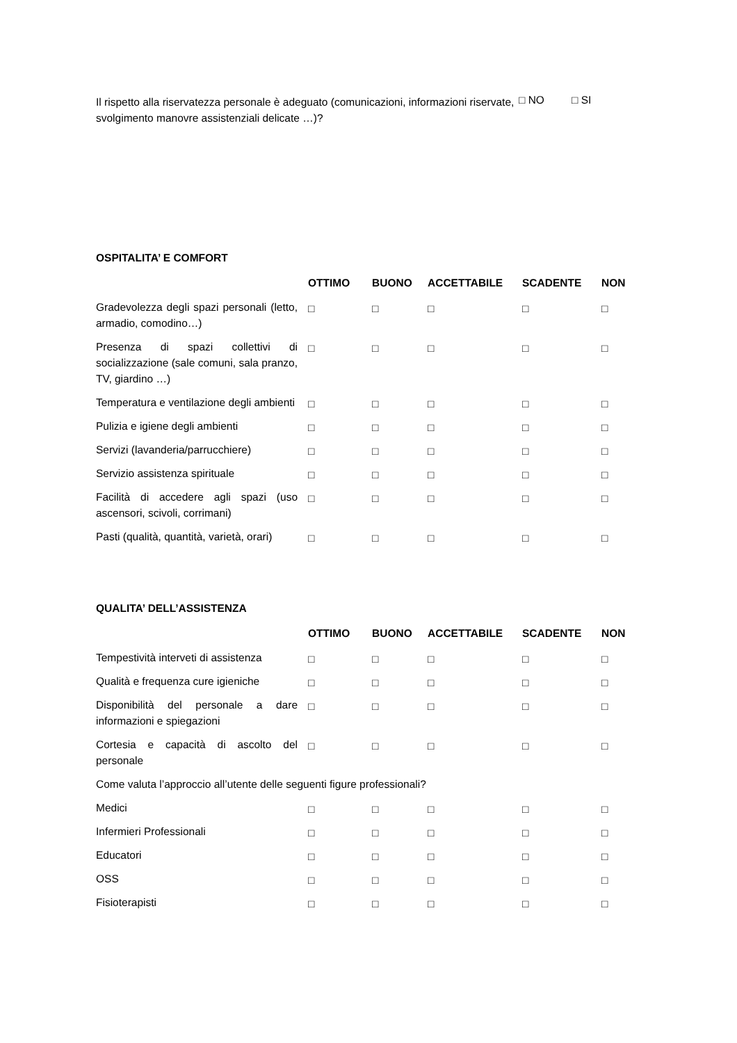Il rispetto alla riservatezza personale è adeguato (comunicazioni, informazioni riservate, svolgimento manovre assistenziali delicate …)?
□ NO □ SI
OSPITALITA’ E COMFORT
| | OTTIMO | BUONO | ACCETTABILE | SCADENTE | NON |
| --- | --- | --- | --- | --- | --- |
| Gradevolezza degli spazi personali (letto, armadio, comodino…) | □ | □ | □ | □ | □ |
| Presenza di spazi collettivi di socializzazione (sale comuni, sala pranzo, TV, giardino …) | □ | □ | □ | □ | □ |
| Temperatura e ventilazione degli ambienti | □ | □ | □ | □ | □ |
| Pulizia e igiene degli ambienti | □ | □ | □ | □ | □ |
| Servizi (lavanderia/parrucchiere) | □ | □ | □ | □ | □ |
| Servizio assistenza spirituale | □ | □ | □ | □ | □ |
| Facilità di accedere agli spazi (uso ascensori, scivoli, corrimani) | □ | □ | □ | □ | □ |
| Pasti (qualità, quantità, varietà, orari) | □ | □ | □ | □ | □ |
QUALITA’ DELL’ASSISTENZA
| | OTTIMO | BUONO | ACCETTABILE | SCADENTE | NON |
| --- | --- | --- | --- | --- | --- |
| Tempestività interveti di assistenza | □ | □ | □ | □ | □ |
| Qualità e frequenza cure igieniche | □ | □ | □ | □ | □ |
| Disponibilità del personale a dare informazioni e spiegazioni | □ | □ | □ | □ | □ |
| Cortesia e capacità di ascolto del personale | □ | □ | □ | □ | □ |
| Come valuta l’approccio all’utente delle seguenti figure professionali? | | | | | |
| Medici | □ | □ | □ | □ | □ |
| Infermieri Professionali | □ | □ | □ | □ | □ |
| Educatori | □ | □ | □ | □ | □ |
| OSS | □ | □ | □ | □ | □ |
| Fisioterapisti | □ | □ | □ | □ | □ |